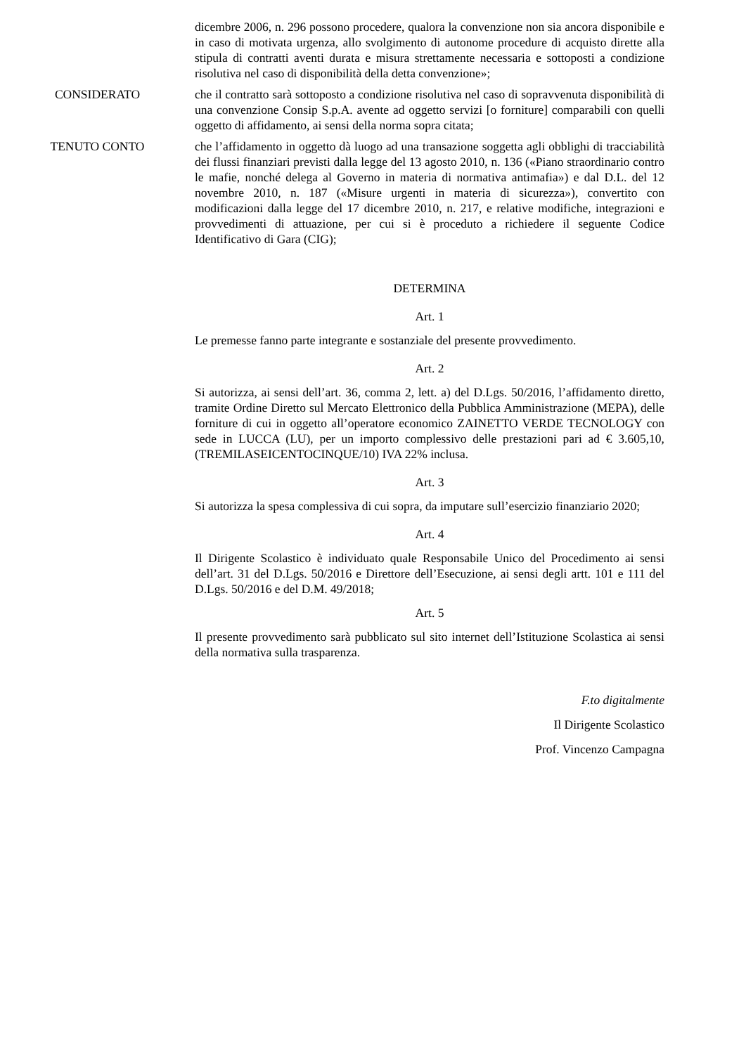dicembre 2006, n. 296 possono procedere, qualora la convenzione non sia ancora disponibile e in caso di motivata urgenza, allo svolgimento di autonome procedure di acquisto dirette alla stipula di contratti aventi durata e misura strettamente necessaria e sottoposti a condizione risolutiva nel caso di disponibilità della detta convenzione»;
CONSIDERATO che il contratto sarà sottoposto a condizione risolutiva nel caso di sopravvenuta disponibilità di una convenzione Consip S.p.A. avente ad oggetto servizi [o forniture] comparabili con quelli oggetto di affidamento, ai sensi della norma sopra citata;
TENUTO CONTO che l’affidamento in oggetto dà luogo ad una transazione soggetta agli obblighi di tracciabilità dei flussi finanziari previsti dalla legge del 13 agosto 2010, n. 136 («Piano straordinario contro le mafie, nonché delega al Governo in materia di normativa antimafia») e dal D.L. del 12 novembre 2010, n. 187 («Misure urgenti in materia di sicurezza»), convertito con modificazioni dalla legge del 17 dicembre 2010, n. 217, e relative modifiche, integrazioni e provvedimenti di attuazione, per cui si è proceduto a richiedere il seguente Codice Identificativo di Gara (CIG);
DETERMINA
Art. 1
Le premesse fanno parte integrante e sostanziale del presente provvedimento.
Art. 2
Si autorizza, ai sensi dell’art. 36, comma 2, lett. a) del D.Lgs. 50/2016, l’affidamento diretto, tramite Ordine Diretto sul Mercato Elettronico della Pubblica Amministrazione (MEPA), delle forniture di cui in oggetto all’operatore economico ZAINETTO VERDE TECNOLOGY con sede in LUCCA (LU), per un importo complessivo delle prestazioni pari ad € 3.605,10, (TREMILASEICENTOCINQUE/10) IVA 22% inclusa.
Art. 3
Si autorizza la spesa complessiva di cui sopra, da imputare sull’esercizio finanziario 2020;
Art. 4
Il Dirigente Scolastico è individuato quale Responsabile Unico del Procedimento ai sensi dell’art. 31 del D.Lgs. 50/2016 e Direttore dell’Esecuzione, ai sensi degli artt. 101 e 111 del D.Lgs. 50/2016 e del D.M. 49/2018;
Art. 5
Il presente provvedimento sarà pubblicato sul sito internet dell’Istituzione Scolastica ai sensi della normativa sulla trasparenza.
F.to digitalmente
Il Dirigente Scolastico
Prof. Vincenzo Campagna